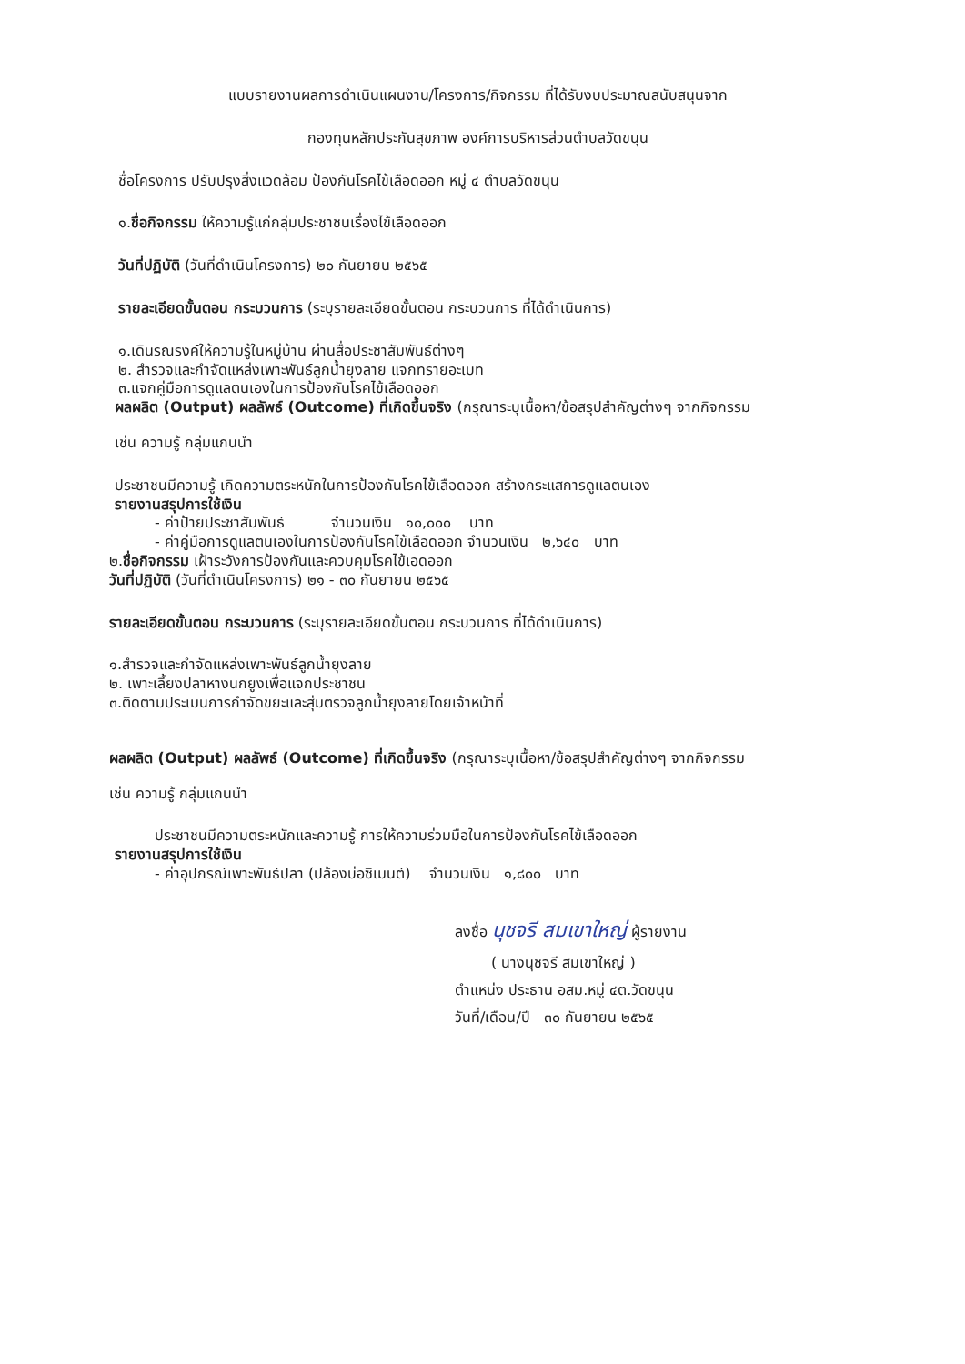แบบรายงานผลการดำเนินแผนงาน/โครงการ/กิจกรรม ที่ได้รับงบประมาณสนับสนุนจาก
กองทุนหลักประกันสุขภาพ องค์การบริหารส่วนตำบลวัดขนุน
ชื่อโครงการ ปรับปรุงสิ่งแวดล้อม ป้องกันโรคไข้เลือดออก หมู่ ๔ ตำบลวัดขนุน
๑.ชื่อกิจกรรม ให้ความรู้แก่กลุ่มประชาชนเรื่องไข้เลือดออก
วันที่ปฏิบัติ (วันที่ดำเนินโครงการ) ๒๐ กันยายน ๒๕๖๕
รายละเอียดขั้นตอน กระบวนการ (ระบุรายละเอียดขั้นตอน กระบวนการ ที่ได้ดำเนินการ)
๑.เดินรณรงค์ให้ความรู้ในหมู่บ้าน ผ่านสื่อประชาสัมพันธ์ต่างๆ
๒. สำรวจและกำจัดแหล่งเพาะพันธ์ลูกน้ำยุงลาย แจกทรายอะเบท
๓.แจกคู่มือการดูแลตนเองในการป้องกันโรคไข้เลือดออก
ผลผลิต (Output) ผลลัพธ์ (Outcome) ที่เกิดขึ้นจริง (กรุณาระบุเนื้อหา/ข้อสรุปสำคัญต่างๆ จากกิจกรรม
เช่น ความรู้ กลุ่มแกนนำ
ประชาชนมีความรู้ เกิดความตระหนักในการป้องกันโรคไข้เลือดออก สร้างกระแสการดูแลตนเอง
รายงานสรุปการใช้เงิน
- ค่าป้ายประชาสัมพันธ์ จำนวนเงิน ๑๐,๐๐๐ บาท
- ค่าคู่มือการดูแลตนเองในการป้องกันโรคไข้เลือดออก จำนวนเงิน ๒,๖๔๐ บาท
๒.ชื่อกิจกรรม เฝ้าระวังการป้องกันและควบคุมโรคไข้เอดออก
วันที่ปฏิบัติ (วันที่ดำเนินโครงการ) ๒๑ - ๓๐ กันยายน ๒๕๖๕
รายละเอียดขั้นตอน กระบวนการ (ระบุรายละเอียดขั้นตอน กระบวนการ ที่ได้ดำเนินการ)
๑.สำรวจและกำจัดแหล่งเพาะพันธ์ลูกน้ำยุงลาย
๒. เพาะเลี้ยงปลาหางนกยูงเพื่อแจกประชาชน
๓.ติดตามประเมนการกำจัดขยะและสุ่มตรวจลูกน้ำยุงลายโดยเจ้าหน้าที่
ผลผลิต (Output) ผลลัพธ์ (Outcome) ที่เกิดขึ้นจริง (กรุณาระบุเนื้อหา/ข้อสรุปสำคัญต่างๆ จากกิจกรรม
เช่น ความรู้ กลุ่มแกนนำ
ประชาชนมีความตระหนักและความรู้ การให้ความร่วมมือในการป้องกันโรคไข้เลือดออก
รายงานสรุปการใช้เงิน
- ค่าอุปกรณ์เพาะพันธ์ปลา (ปล้องบ่อซิเมนต์) จำนวนเงิน ๑,๘๐๐ บาท
ลงชื่อ นุชจรี สมเขาใหญ่ ผู้รายงาน
( นางนุชจรี สมเขาใหญ่ )
ตำแหน่ง ประธาน อสม.หมู่ ๔ต.วัดขนุน
วันที่/เดือน/ปี ๓๐ กันยายน ๒๕๖๕